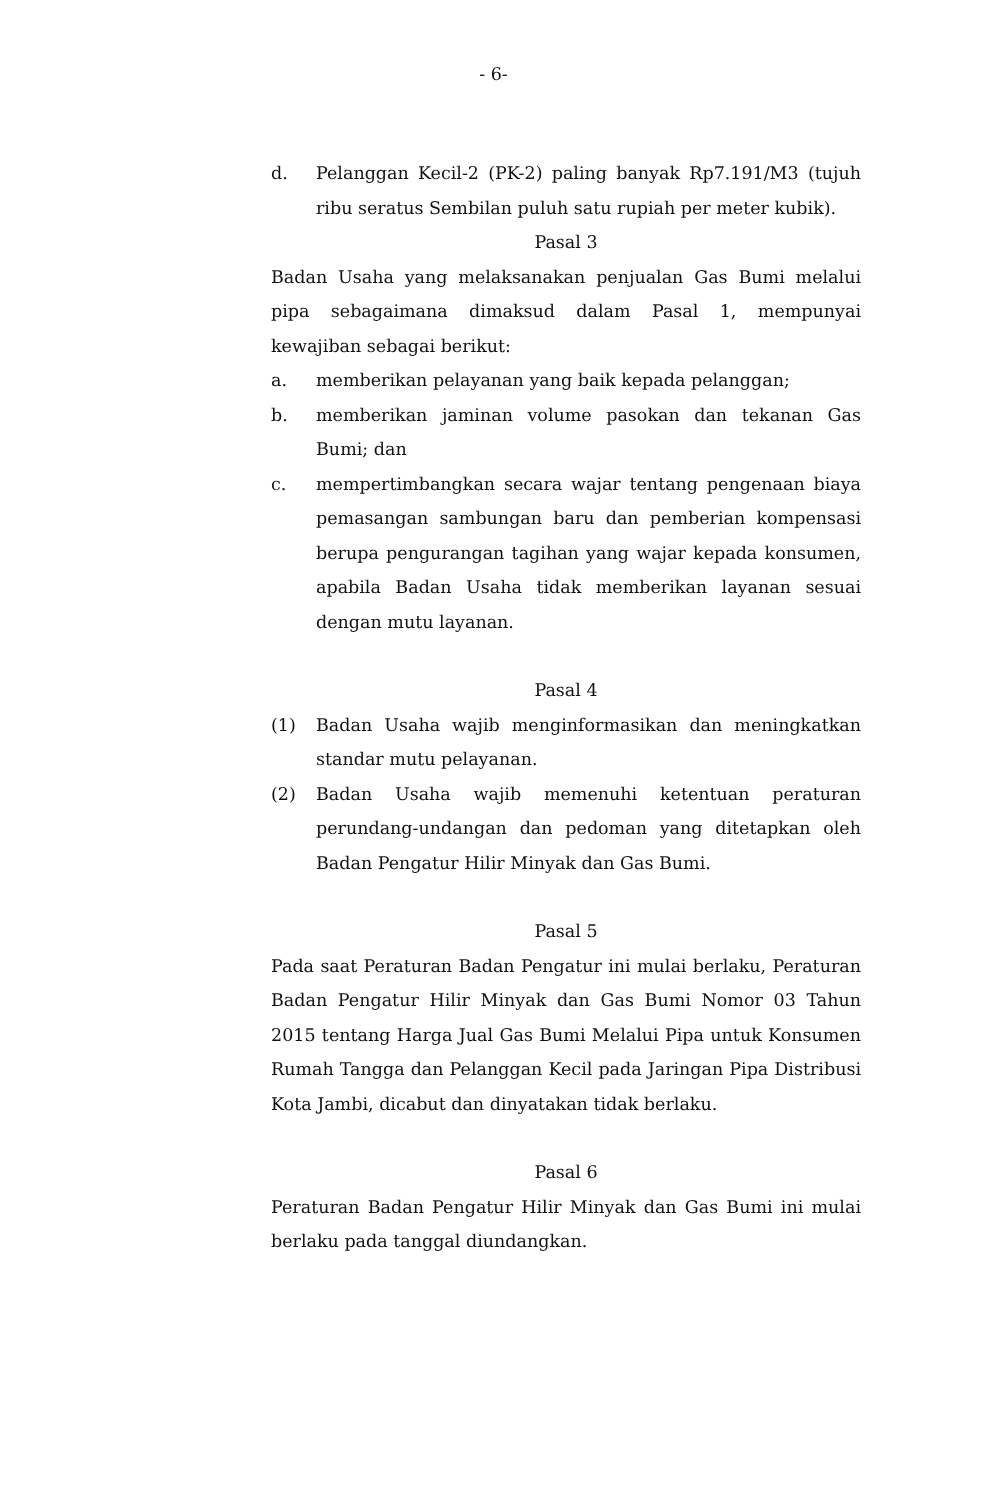- 6-
d. Pelanggan Kecil-2 (PK-2) paling banyak Rp7.191/M3 (tujuh ribu seratus Sembilan puluh satu rupiah per meter kubik).
Pasal 3
Badan Usaha yang melaksanakan penjualan Gas Bumi melalui pipa sebagaimana dimaksud dalam Pasal 1, mempunyai kewajiban sebagai berikut:
a. memberikan pelayanan yang baik kepada pelanggan;
b. memberikan jaminan volume pasokan dan tekanan Gas Bumi; dan
c. mempertimbangkan secara wajar tentang pengenaan biaya pemasangan sambungan baru dan pemberian kompensasi berupa pengurangan tagihan yang wajar kepada konsumen, apabila Badan Usaha tidak memberikan layanan sesuai dengan mutu layanan.
Pasal 4
(1) Badan Usaha wajib menginformasikan dan meningkatkan standar mutu pelayanan.
(2) Badan Usaha wajib memenuhi ketentuan peraturan perundang-undangan dan pedoman yang ditetapkan oleh Badan Pengatur Hilir Minyak dan Gas Bumi.
Pasal 5
Pada saat Peraturan Badan Pengatur ini mulai berlaku, Peraturan Badan Pengatur Hilir Minyak dan Gas Bumi Nomor 03 Tahun 2015 tentang Harga Jual Gas Bumi Melalui Pipa untuk Konsumen Rumah Tangga dan Pelanggan Kecil pada Jaringan Pipa Distribusi Kota Jambi, dicabut dan dinyatakan tidak berlaku.
Pasal 6
Peraturan Badan Pengatur Hilir Minyak dan Gas Bumi ini mulai berlaku pada tanggal diundangkan.